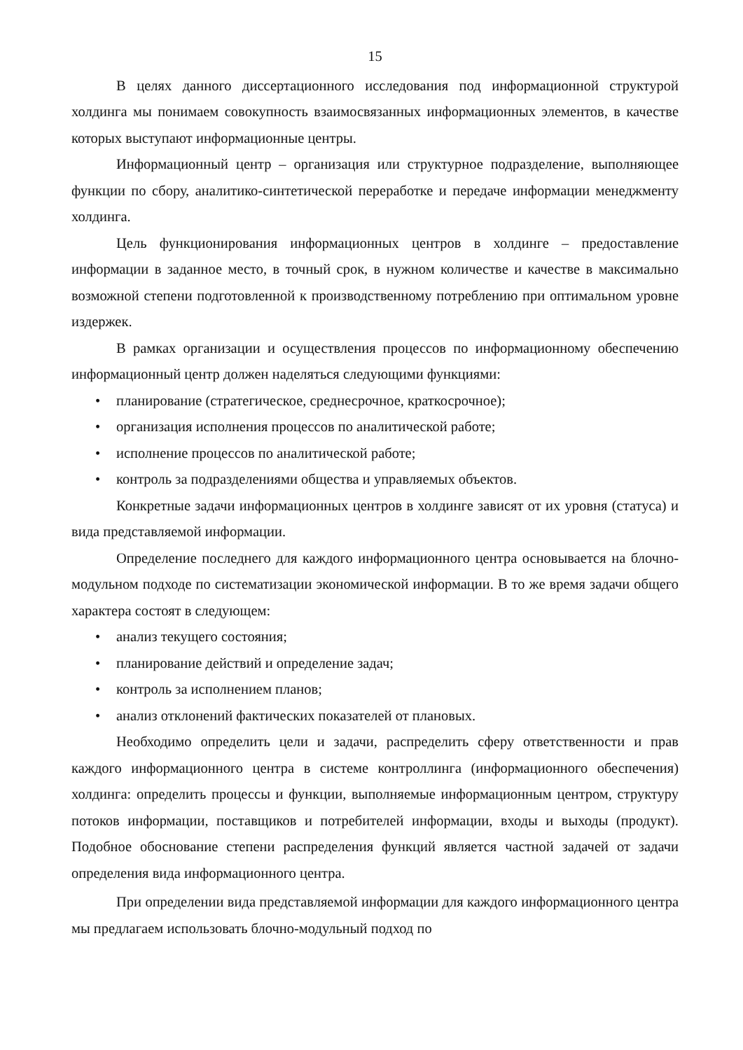15
В целях данного диссертационного исследования под информационной структурой холдинга мы понимаем совокупность взаимосвязанных информационных элементов, в качестве которых выступают информационные центры.
Информационный центр – организация или структурное подразделение, выполняющее функции по сбору, аналитико-синтетической переработке и передаче информации менеджменту холдинга.
Цель функционирования информационных центров в холдинге – предоставление информации в заданное место, в точный срок, в нужном количестве и качестве в максимально возможной степени подготовленной к производственному потреблению при оптимальном уровне издержек.
В рамках организации и осуществления процессов по информационному обеспечению информационный центр должен наделяться следующими функциями:
• планирование (стратегическое, среднесрочное, краткосрочное);
• организация исполнения процессов по аналитической работе;
• исполнение процессов по аналитической работе;
• контроль за подразделениями общества и управляемых объектов.
Конкретные задачи информационных центров в холдинге зависят от их уровня (статуса) и вида представляемой информации.
Определение последнего для каждого информационного центра основывается на блочно-модульном подходе по систематизации экономической информации. В то же время задачи общего характера состоят в следующем:
• анализ текущего состояния;
• планирование действий и определение задач;
• контроль за исполнением планов;
• анализ отклонений фактических показателей от плановых.
Необходимо определить цели и задачи, распределить сферу ответственности и прав каждого информационного центра в системе контроллинга (информационного обеспечения) холдинга: определить процессы и функции, выполняемые информационным центром, структуру потоков информации, поставщиков и потребителей информации, входы и выходы (продукт). Подобное обоснование степени распределения функций является частной задачей от задачи определения вида информационного центра.
При определении вида представляемой информации для каждого информационного центра мы предлагаем использовать блочно-модульный подход по